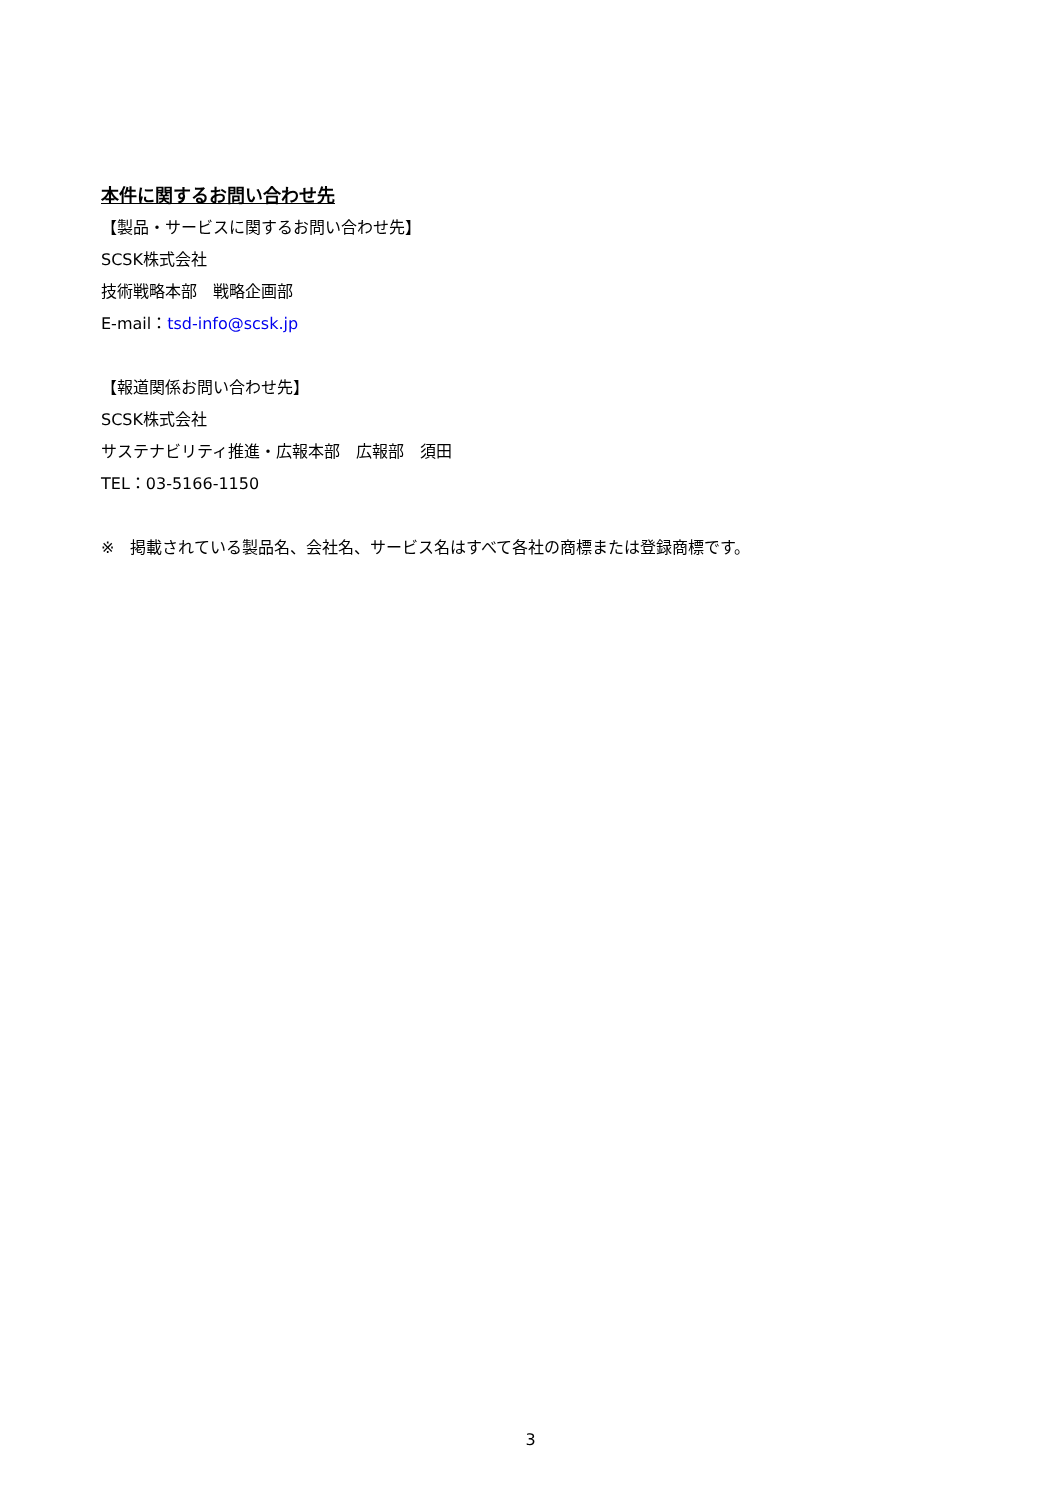本件に関するお問い合わせ先
【製品・サービスに関するお問い合わせ先】
SCSK株式会社
技術戦略本部　戦略企画部
E-mail：tsd-info@scsk.jp
【報道関係お問い合わせ先】
SCSK株式会社
サステナビリティ推進・広報本部　広報部　須田
TEL：03-5166-1150
※　掲載されている製品名、会社名、サービス名はすべて各社の商標または登録商標です。
3